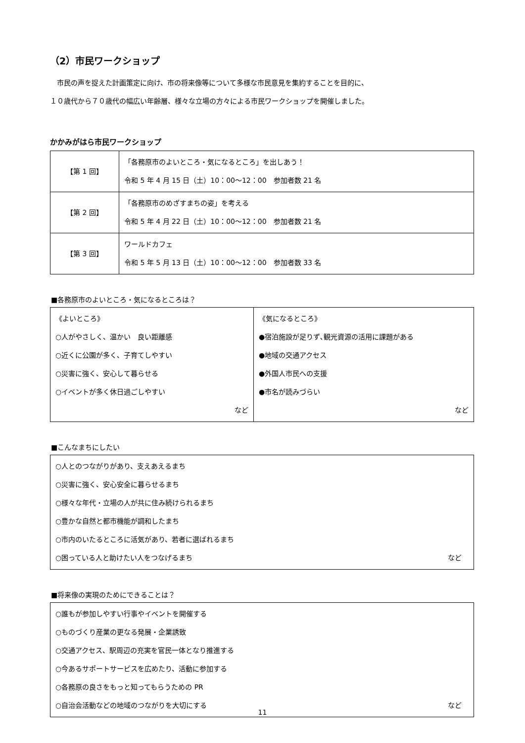（2）市民ワークショップ
　市民の声を捉えた計画策定に向け、市の将来像等について多様な市民意見を集約することを目的に、
１０歳代から７０歳代の幅広い年齢層、様々な立場の方々による市民ワークショップを開催しました。
かかみがはら市民ワークショップ
| 【第 1 回】 | 「各務原市のよいところ・気になるところ」を出しあう！ 令和 5 年 4 月 15 日（土）10：00～12：00 参加者数 21 名 |
| 【第 2 回】 | 「各務原市のめざすまちの姿」を考える 令和 5 年 4 月 22 日（土）10：00～12：00 参加者数 21 名 |
| 【第 3 回】 | ワールドカフェ 令和 5 年 5 月 13 日（土）10：00～12：00 参加者数 33 名 |
■各務原市のよいところ・気になるところは？
| 《よいところ》 ○人がやさしく、温かい 良い距離感 ○近くに公園が多く、子育てしやすい ○災害に強く、安心して暮らせる ○イベントが多く休日過ごしやすい など | 《気になるところ》 ●宿泊施設が足りず､観光資源の活用に課題がある ●地域の交通アクセス ●外国人市民への支援 ●市名が読みづらい など |
■こんなまちにしたい
○人とのつながりがあり、支えあえるまち
○災害に強く、安心安全に暮らせるまち
○様々な年代・立場の人が共に住み続けられるまち
○豊かな自然と都市機能が調和したまち
○市内のいたるところに活気があり、若者に選ばれるまち
○困っている人と助けたい人をつなげるまち など
■将来像の実現のためにできることは？
○誰もが参加しやすい行事やイベントを開催する
○ものづくり産業の更なる発展・企業誘致
○交通アクセス、駅周辺の充実を官民一体となり推進する
○今あるサポートサービスを広めたり、活動に参加する
○各務原の良さをもっと知ってもらうための PR
○自治会活動などの地域のつながりを大切にする など
11